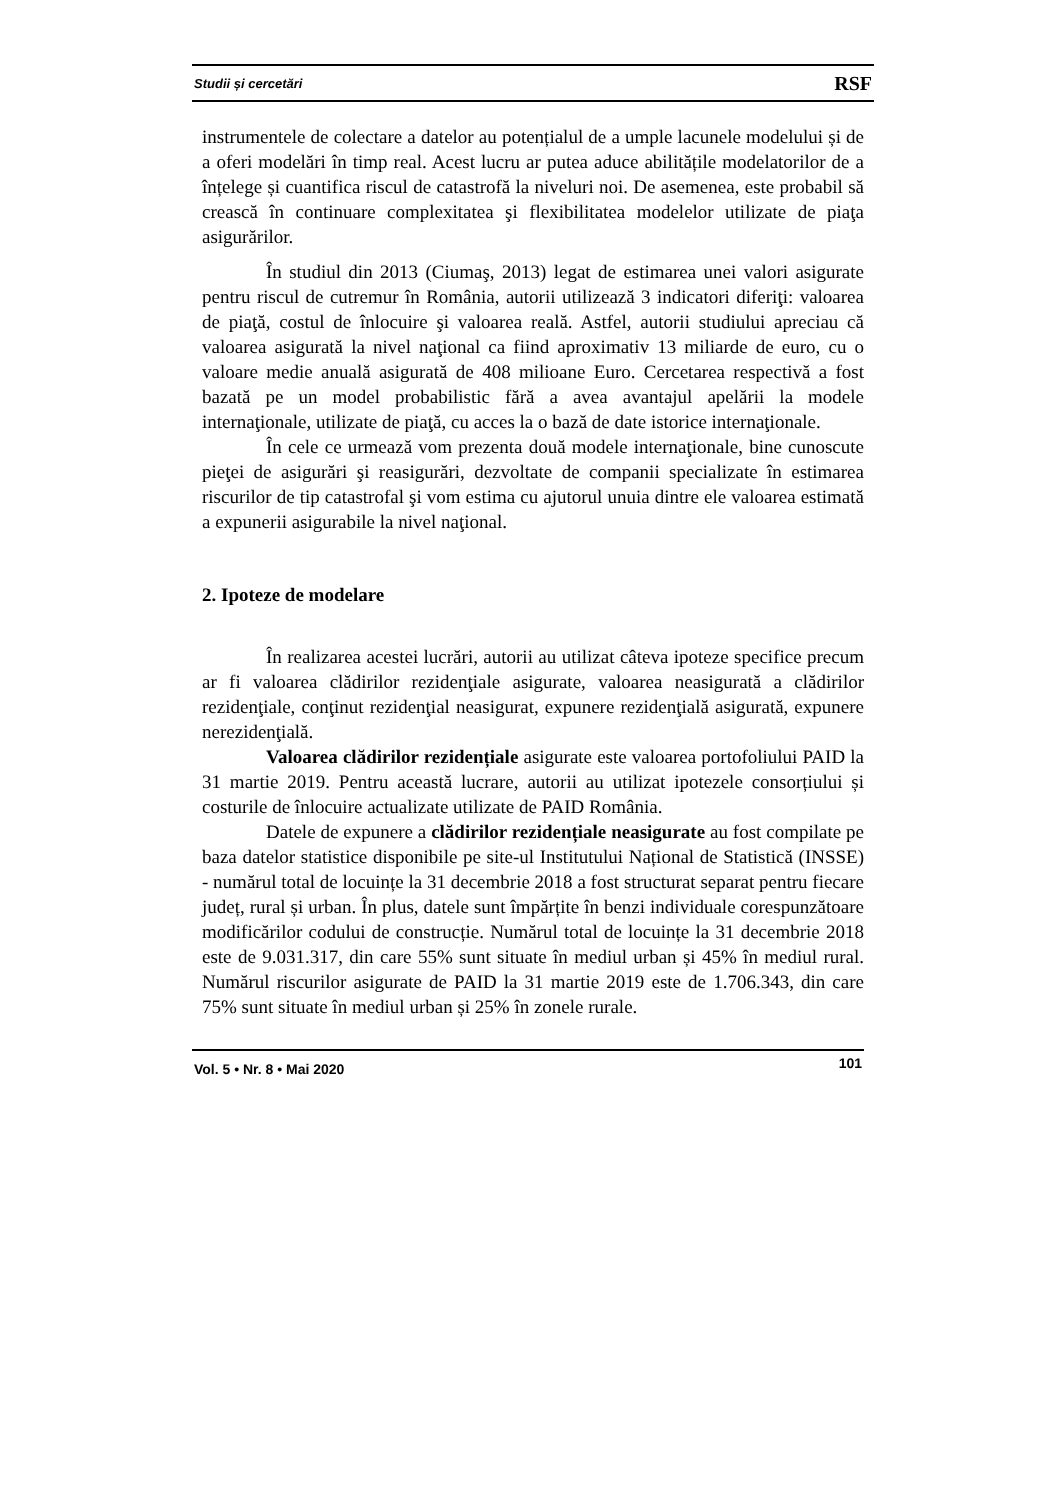Studii și cercetări RSF
instrumentele de colectare a datelor au potențialul de a umple lacunele modelului și de a oferi modelări în timp real. Acest lucru ar putea aduce abilitățile modelatorilor de a înțelege și cuantifica riscul de catastrofă la niveluri noi. De asemenea, este probabil să crească în continuare complexitatea şi flexibilitatea modelelor utilizate de piaţa asigurărilor.
În studiul din 2013 (Ciumaş, 2013) legat de estimarea unei valori asigurate pentru riscul de cutremur în România, autorii utilizează 3 indicatori diferiţi: valoarea de piaţă, costul de înlocuire şi valoarea reală. Astfel, autorii studiului apreciau că valoarea asigurată la nivel naţional ca fiind aproximativ 13 miliarde de euro, cu o valoare medie anuală asigurată de 408 milioane Euro. Cercetarea respectivă a fost bazată pe un model probabilistic fără a avea avantajul apelării la modele internaţionale, utilizate de piaţă, cu acces la o bază de date istorice internaţionale.
În cele ce urmează vom prezenta două modele internaţionale, bine cunoscute pieţei de asigurări şi reasigurări, dezvoltate de companii specializate în estimarea riscurilor de tip catastrofal şi vom estima cu ajutorul unuia dintre ele valoarea estimată a expunerii asigurabile la nivel naţional.
2. Ipoteze de modelare
În realizarea acestei lucrări, autorii au utilizat câteva ipoteze specifice precum ar fi valoarea clădirilor rezidenţiale asigurate, valoarea neasigurată a clădirilor rezidenţiale, conţinut rezidenţial neasigurat, expunere rezidenţială asigurată, expunere nerezidenţială.
Valoarea clădirilor rezidențiale asigurate este valoarea portofoliului PAID la 31 martie 2019. Pentru această lucrare, autorii au utilizat ipotezele consorțiului și costurile de înlocuire actualizate utilizate de PAID România.
Datele de expunere a clădirilor rezidențiale neasigurate au fost compilate pe baza datelor statistice disponibile pe site-ul Institutului Național de Statistică (INSSE) - numărul total de locuințe la 31 decembrie 2018 a fost structurat separat pentru fiecare județ, rural și urban. În plus, datele sunt împărțite în benzi individuale corespunzătoare modificărilor codului de construcție. Numărul total de locuințe la 31 decembrie 2018 este de 9.031.317, din care 55% sunt situate în mediul urban și 45% în mediul rural. Numărul riscurilor asigurate de PAID la 31 martie 2019 este de 1.706.343, din care 75% sunt situate în mediul urban și 25% în zonele rurale.
Vol. 5 • Nr. 8 • Mai 2020 101